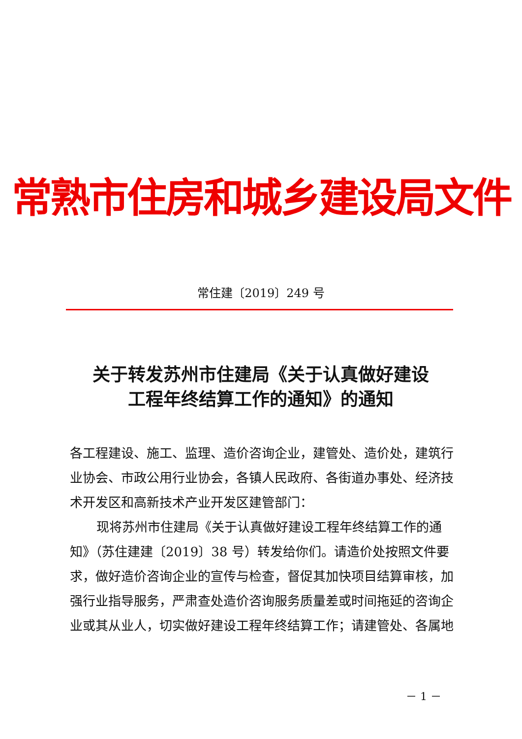常熟市住房和城乡建设局文件
常住建〔2019〕249 号
关于转发苏州市住建局《关于认真做好建设
工程年终结算工作的通知》的通知
各工程建设、施工、监理、造价咨询企业，建管处、造价处，建筑行业协会、市政公用行业协会，各镇人民政府、各街道办事处、经济技术开发区和高新技术产业开发区建管部门：
现将苏州市住建局《关于认真做好建设工程年终结算工作的通知》（苏住建建〔2019〕38 号）转发给你们。请造价处按照文件要求，做好造价咨询企业的宣传与检查，督促其加快项目结算审核，加强行业指导服务，严肃查处造价咨询服务质量差或时间拖延的咨询企业或其从业人，切实做好建设工程年终结算工作；请建管处、各属地
－ 1 －